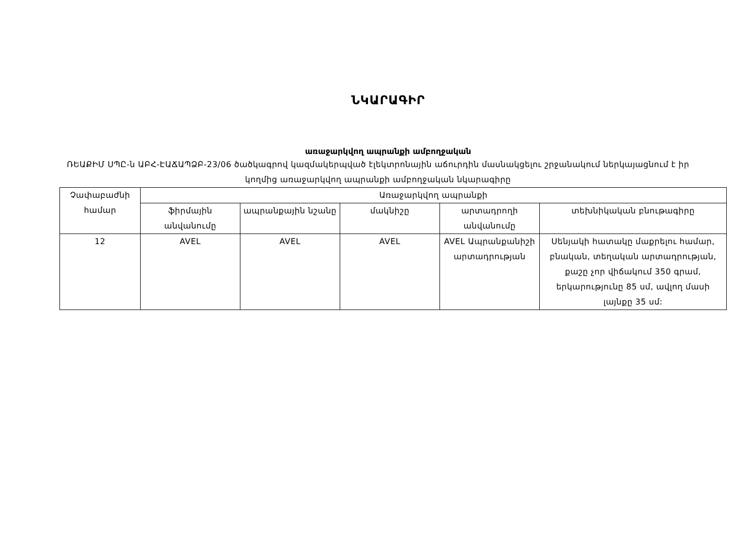ՆԿԱՐԱԳԻՐ
առաջարկվող ապրանքի ամբողջական
ՌԵԱՔԻՄ ՍՊԸ-ն ԱԲՀ-ԷԱՃԱՊՁԲ-23/06 ծածկագրով կազմակերպված էլեկտրոնային աճուրդին մասնակցելու շրջանակում ներկայացնում է իր կողմից առաջարկվող ապրանքի ամբողջական նկարագիրը
| Չափաբաժնի համար | Առաջարկվող ապրանքի | | | | |
| --- | --- | --- | --- | --- | --- |
| | ֆիրմային անվանումը | ապրանքային նշանը | մակնիշը | արտադրողի անվանումը | տեխնիկական բնութագիրը |
| 12 | AVEL | AVEL | AVEL | AVEL Ապրանքանիշի արտադրության | Սենյակի հատակը մաքրելու համար, բնական, տեղական արտադրության, քաշը չոր վիճակում 350 գրամ, երկարությունը 85 սմ, ավլող մասի լայնքը 35 սմ: |